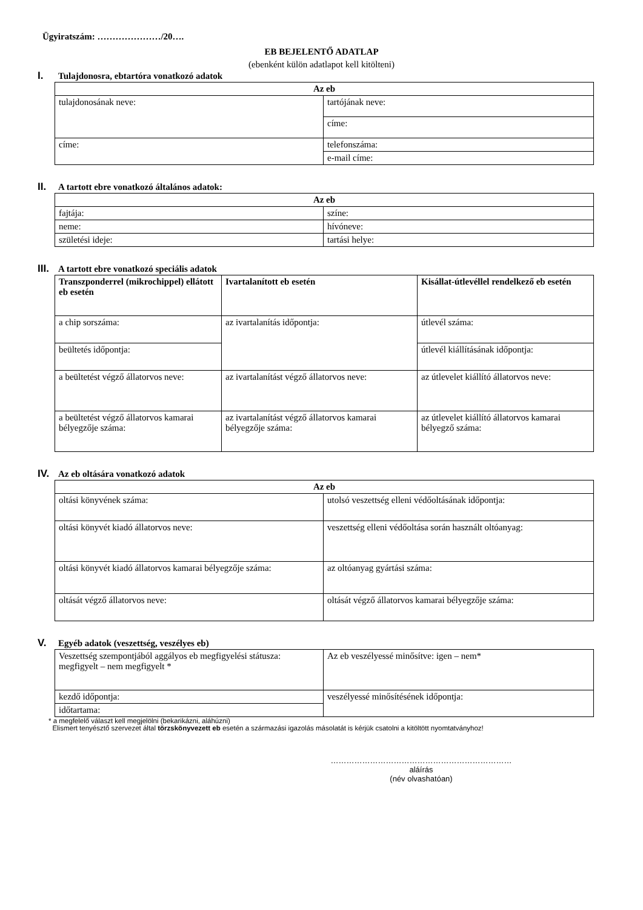Ügyiratszám: …………………/20….
EB BEJELENTŐ ADATLAP
(ebenként külön adatlapot kell kitölteni)
I. Tulajdonosra, ebtartóra vonatkozó adatok
| Az eb | |
| --- | --- |
| tulajdonosának neve: | tartójának neve: |
| | címe: |
| címe: | telefonszáma: |
| | e-mail címe: |
II. A tartott ebre vonatkozó általános adatok:
| Az eb | |
| --- | --- |
| fajtája: | színe: |
| neme: | hívóneve: |
| születési ideje: | tartási helye: |
III. A tartott ebre vonatkozó speciális adatok
| Transzponderrel (mikrochippel) ellátott eb esetén | Ivartalanított eb esetén | Kisállat-útlevéllel rendelkező eb esetén |
| --- | --- | --- |
| a chip sorszáma: | az ivartalanítás időpontja: | útlevél száma: |
| beültetés időpontja: | | útlevél kiállításának időpontja: |
| a beültetést végző állatorvos neve: | az ivartalanítást végző állatorvos neve: | az útlevelet kiállító állatorvos neve: |
| a beültetést végző állatorvos kamarai bélyegzője száma: | az ivartalanítást végző állatorvos kamarai bélyegzője száma: | az útlevelet kiállító állatorvos kamarai bélyegző száma: |
IV. Az eb oltására vonatkozó adatok
| Az eb | |
| --- | --- |
| oltási könyvének száma: | utolsó veszettség elleni védőoltásának időpontja: |
| oltási könyvét kiadó állatorvos neve: | veszettség elleni védőoltása során használt oltóanyag: |
| oltási könyvét kiadó állatorvos kamarai bélyegzője száma: | az oltóanyag gyártási száma: |
| oltását végző állatorvos neve: | oltását végző állatorvos kamarai bélyegzője száma: |
V. Egyéb adatok (veszettség, veszélyes eb)
| Veszettség szempontjából aggályos eb megfigyelési státusza: megfigyelt – nem megfigyelt * | Az eb veszélyessé minősítve: igen – nem* |
| kezdő időpontja: | veszélyessé minősítésének időpontja: |
| időtartama: | |
* a megfelelő választ kell megjelölni (bekarikázni, aláhúzni)
Elismert tenyésztő szervezet által törzskönyvezett eb esetén a származási igazolás másolatát is kérjük csatolni a kitöltött nyomtatványhoz!
……………………………………………………………
aláírás
(név olvashatóan)